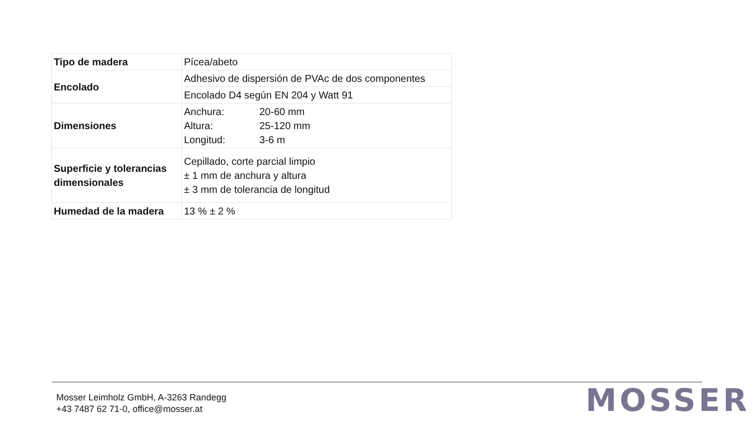| Tipo de madera | Pícea/abeto |
| Encolado | Adhesivo de dispersión de PVAc de dos componentes |
| | Encolado D4 según EN 204 y Watt 91 |
| Dimensiones | / Anchura: / 20-60 mm / / Altura: / 25-120 mm / / Longitud: / 3-6 m / |
| Superficie y tolerancias dimensionales | Cepillado, corte parcial limpio ± 1 mm de anchura y altura ± 3 mm de tolerancia de longitud |
| Humedad de la madera | 13 % ± 2 % |
Mosser Leimholz GmbH, A-3263 Randegg
+43 7487 62 71-0, office@mosser.at
MOSSER